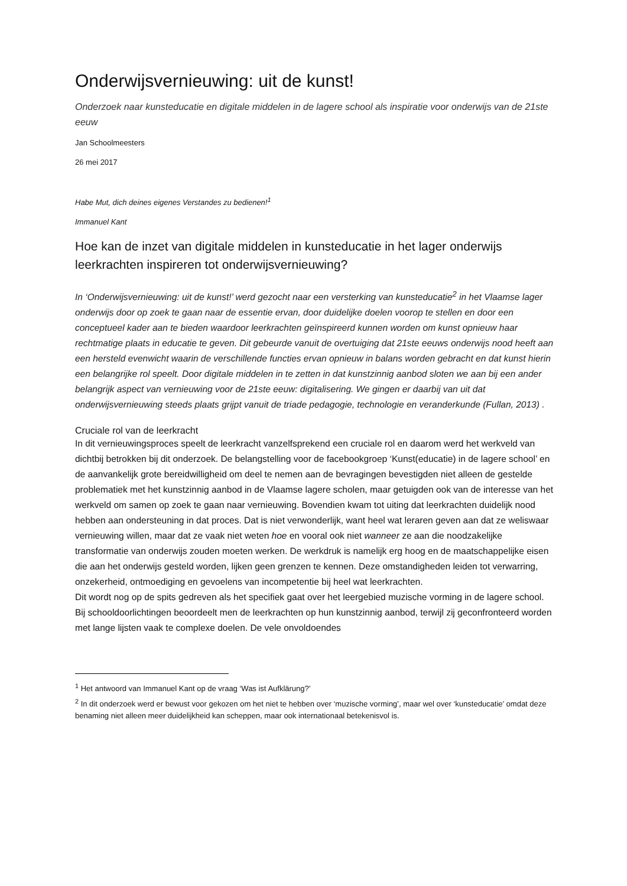Onderwijsvernieuwing: uit de kunst!
Onderzoek naar kunsteducatie en digitale middelen in de lagere school als inspiratie voor onderwijs van de 21ste eeuw
Jan Schoolmeesters
26 mei 2017
Habe Mut, dich deines eigenes Verstandes zu bedienen!<sup>1</sup>
Immanuel Kant
Hoe kan de inzet van digitale middelen in kunsteducatie in het lager onderwijs leerkrachten inspireren tot onderwijsvernieuwing?
In ‘Onderwijsvernieuwing: uit de kunst!’ werd gezocht naar een versterking van kunsteducatie<sup>2</sup> in het Vlaamse lager onderwijs door op zoek te gaan naar de essentie ervan, door duidelijke doelen voorop te stellen en door een conceptueel kader aan te bieden waardoor leerkrachten geïnspireerd kunnen worden om kunst opnieuw haar rechtmatige plaats in educatie te geven. Dit gebeurde vanuit de overtuiging dat 21ste eeuws onderwijs nood heeft aan een hersteld evenwicht waarin de verschillende functies ervan opnieuw in balans worden gebracht en dat kunst hierin een belangrijke rol speelt. Door digitale middelen in te zetten in dat kunstzinnig aanbod sloten we aan bij een ander belangrijk aspect van vernieuwing voor de 21ste eeuw: digitalisering. We gingen er daarbij van uit dat onderwijsvernieuwing steeds plaats grijpt vanuit de triade pedagogie, technologie en veranderkunde (Fullan, 2013) .
Cruciale rol van de leerkracht
In dit vernieuwingsproces speelt de leerkracht vanzelfsprekend een cruciale rol en daarom werd het werkveld van dichtbij betrokken bij dit onderzoek. De belangstelling voor de facebookgroep ‘Kunst(educatie) in de lagere school’ en de aanvankelijk grote bereidwilligheid om deel te nemen aan de bevragingen bevestigden niet alleen de gestelde problematiek met het kunstzinnig aanbod in de Vlaamse lagere scholen, maar getuigden ook van de interesse van het werkveld om samen op zoek te gaan naar vernieuwing. Bovendien kwam tot uiting dat leerkrachten duidelijk nood hebben aan ondersteuning in dat proces. Dat is niet verwonderlijk, want heel wat leraren geven aan dat ze weliswaar vernieuwing willen, maar dat ze vaak niet weten hoe en vooral ook niet wanneer ze aan die noodzakelijke transformatie van onderwijs zouden moeten werken. De werkdruk is namelijk erg hoog en de maatschappelijke eisen die aan het onderwijs gesteld worden, lijken geen grenzen te kennen. Deze omstandigheden leiden tot verwarring, onzekerheid, ontmoediging en gevoelens van incompetentie bij heel wat leerkrachten.
Dit wordt nog op de spits gedreven als het specifiek gaat over het leergebied muzische vorming in de lagere school. Bij schooldoorlichtingen beoordeelt men de leerkrachten op hun kunstzinnig aanbod, terwijl zij geconfronteerd worden met lange lijsten vaak te complexe doelen. De vele onvoldoendes
<sup>1</sup> Het antwoord van Immanuel Kant op de vraag ‘Was ist Aufklärung?’
<sup>2</sup> In dit onderzoek werd er bewust voor gekozen om het niet te hebben over ‘muzische vorming’, maar wel over ‘kunsteducatie’ omdat deze benaming niet alleen meer duidelijkheid kan scheppen, maar ook internationaal betekenisvol is.